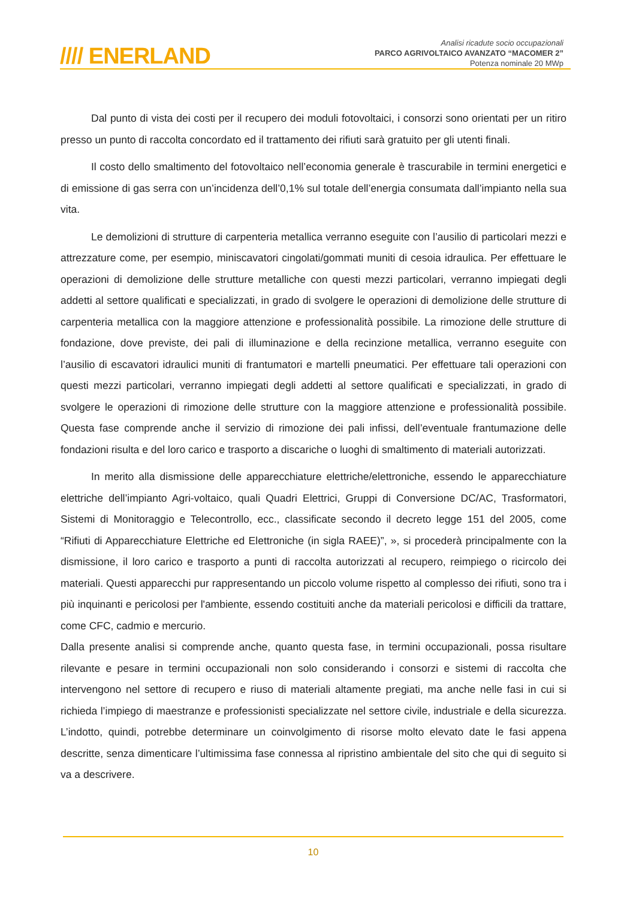//// ENERLAND
Analisi ricadute socio occupazionali
PARCO AGRIVOLTAICO AVANZATO “MACOMER 2”
Potenza nominale 20 MWp
Dal punto di vista dei costi per il recupero dei moduli fotovoltaici, i consorzi sono orientati per un ritiro presso un punto di raccolta concordato ed il trattamento dei rifiuti sarà gratuito per gli utenti finali.
Il costo dello smaltimento del fotovoltaico nell’economia generale è trascurabile in termini energetici e di emissione di gas serra con un’incidenza dell’0,1% sul totale dell’energia consumata dall’impianto nella sua vita.
Le demolizioni di strutture di carpenteria metallica verranno eseguite con l’ausilio di particolari mezzi e attrezzature come, per esempio, miniscavatori cingolati/gommati muniti di cesoia idraulica. Per effettuare le operazioni di demolizione delle strutture metalliche con questi mezzi particolari, verranno impiegati degli addetti al settore qualificati e specializzati, in grado di svolgere le operazioni di demolizione delle strutture di carpenteria metallica con la maggiore attenzione e professionalità possibile. La rimozione delle strutture di fondazione, dove previste, dei pali di illuminazione e della recinzione metallica, verranno eseguite con l’ausilio di escavatori idraulici muniti di frantumatori e martelli pneumatici. Per effettuare tali operazioni con questi mezzi particolari, verranno impiegati degli addetti al settore qualificati e specializzati, in grado di svolgere le operazioni di rimozione delle strutture con la maggiore attenzione e professionalità possibile. Questa fase comprende anche il servizio di rimozione dei pali infissi, dell’eventuale frantumazione delle fondazioni risulta e del loro carico e trasporto a discariche o luoghi di smaltimento di materiali autorizzati.
In merito alla dismissione delle apparecchiature elettriche/elettroniche, essendo le apparecchiature elettriche dell’impianto Agri-voltaico, quali Quadri Elettrici, Gruppi di Conversione DC/AC, Trasformatori, Sistemi di Monitoraggio e Telecontrollo, ecc., classificate secondo il decreto legge 151 del 2005, come “Rifiuti di Apparecchiature Elettriche ed Elettroniche (in sigla RAEE)”, », si procederà principalmente con la dismissione, il loro carico e trasporto a punti di raccolta autorizzati al recupero, reimpiego o ricircolo dei materiali. Questi apparecchi pur rappresentando un piccolo volume rispetto al complesso dei rifiuti, sono tra i più inquinanti e pericolosi per l'ambiente, essendo costituiti anche da materiali pericolosi e difficili da trattare, come CFC, cadmio e mercurio.
Dalla presente analisi si comprende anche, quanto questa fase, in termini occupazionali, possa risultare rilevante e pesare in termini occupazionali non solo considerando i consorzi e sistemi di raccolta che intervengono nel settore di recupero e riuso di materiali altamente pregiati, ma anche nelle fasi in cui si richieda l’impiego di maestranze e professionisti specializzate nel settore civile, industriale e della sicurezza. L’indotto, quindi, potrebbe determinare un coinvolgimento di risorse molto elevato date le fasi appena descritte, senza dimenticare l’ultimissima fase connessa al ripristino ambientale del sito che qui di seguito si va a descrivere.
10